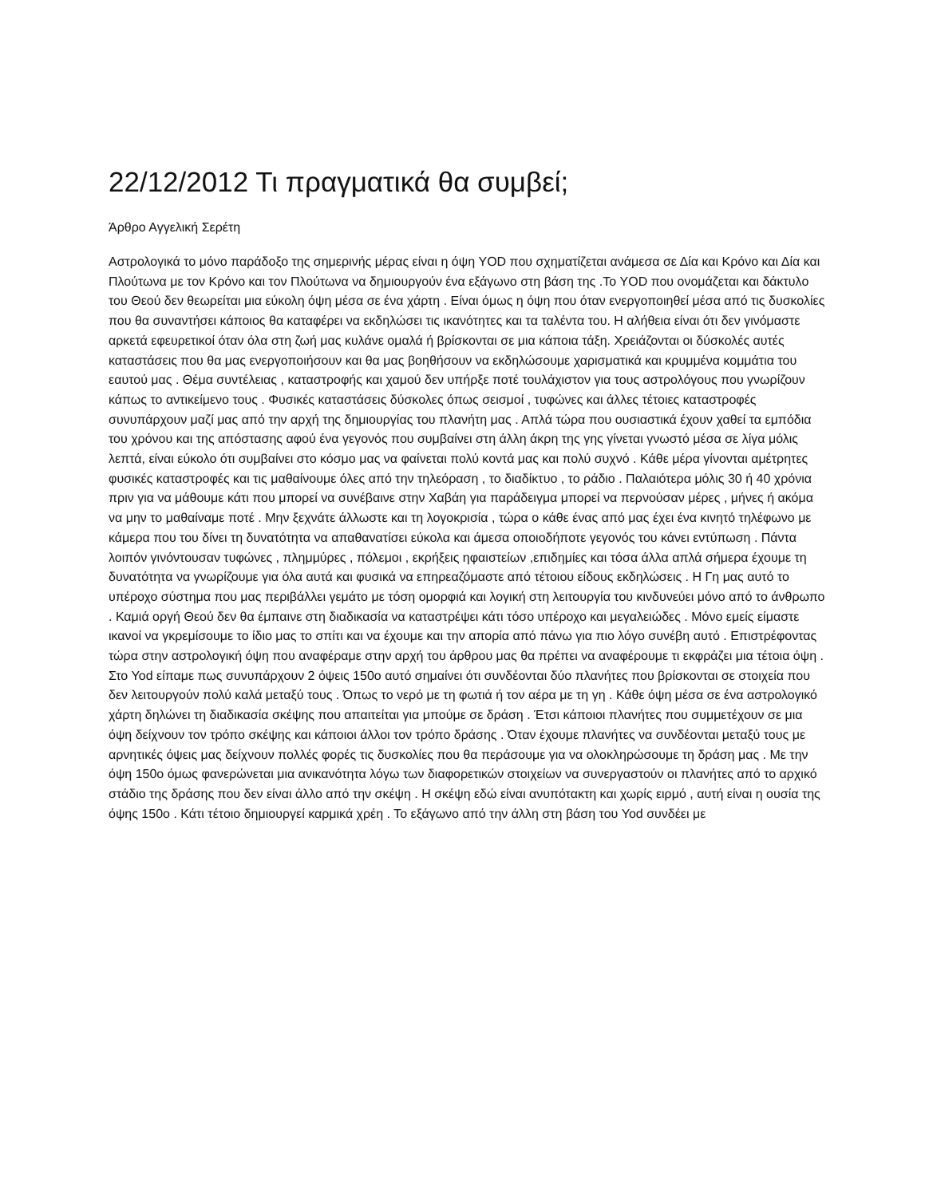22/12/2012 Τι πραγματικά θα συμβεί;
Άρθρο Αγγελική Σερέτη
Αστρολογικά το μόνο παράδοξο της σημερινής μέρας είναι η όψη YOD που σχηματίζεται ανάμεσα σε Δία και Κρόνο και Δία και Πλούτωνα με τον Κρόνο και τον Πλούτωνα να δημιουργούν ένα εξάγωνο στη βάση της .Το YOD που ονομάζεται και δάκτυλο του Θεού δεν θεωρείται μια εύκολη όψη μέσα σε ένα χάρτη . Είναι όμως η όψη που όταν ενεργοποιηθεί μέσα από τις δυσκολίες που θα συναντήσει κάποιος θα καταφέρει να εκδηλώσει τις ικανότητες και τα ταλέντα του. Η αλήθεια είναι ότι δεν γινόμαστε αρκετά εφευρετικοί όταν όλα στη ζωή μας κυλάνε ομαλά ή βρίσκονται σε μια κάποια τάξη. Χρειάζονται οι δύσκολές αυτές καταστάσεις που θα μας ενεργοποιήσουν και θα μας βοηθήσουν να εκδηλώσουμε χαρισματικά και κρυμμένα κομμάτια του εαυτού μας . Θέμα συντέλειας , καταστροφής και χαμού δεν υπήρξε ποτέ τουλάχιστον για τους αστρολόγους που γνωρίζουν κάπως το αντικείμενο τους . Φυσικές καταστάσεις δύσκολες όπως σεισμοί , τυφώνες και άλλες τέτοιες καταστροφές συνυπάρχουν μαζί μας από την αρχή της δημιουργίας του πλανήτη μας . Απλά τώρα που ουσιαστικά έχουν χαθεί τα εμπόδια του χρόνου και της απόστασης αφού ένα γεγονός που συμβαίνει στη άλλη άκρη της γης γίνεται γνωστό μέσα σε λίγα μόλις λεπτά, είναι εύκολο ότι συμβαίνει στο κόσμο μας να φαίνεται πολύ κοντά μας και πολύ συχνό . Κάθε μέρα γίνονται αμέτρητες φυσικές καταστροφές και τις μαθαίνουμε όλες από την τηλεόραση , το διαδίκτυο , το ράδιο . Παλαιότερα μόλις 30 ή 40 χρόνια πριν για να μάθουμε κάτι που μπορεί να συνέβαινε στην Χαβάη για παράδειγμα μπορεί να περνούσαν μέρες , μήνες ή ακόμα να μην το μαθαίναμε ποτέ . Μην ξεχνάτε άλλωστε και τη λογοκρισία , τώρα ο κάθε ένας από μας έχει ένα κινητό τηλέφωνο με κάμερα που του δίνει τη δυνατότητα να απαθανατίσει εύκολα και άμεσα οποιοδήποτε γεγονός του κάνει εντύπωση . Πάντα λοιπόν γινόντουσαν τυφώνες , πλημμύρες , πόλεμοι , εκρήξεις ηφαιστείων ,επιδημίες και τόσα άλλα απλά σήμερα έχουμε τη δυνατότητα να γνωρίζουμε για όλα αυτά και φυσικά να επηρεαζόμαστε από τέτοιου είδους εκδηλώσεις . Η Γη μας αυτό το υπέροχο σύστημα που μας περιβάλλει γεμάτο με τόση ομορφιά και λογική στη λειτουργία του κινδυνεύει μόνο από το άνθρωπο . Καμιά οργή Θεού δεν θα έμπαινε στη διαδικασία να καταστρέψει κάτι τόσο υπέροχο και μεγαλειώδες . Μόνο εμείς είμαστε ικανοί να γκρεμίσουμε το ίδιο μας το σπίτι και να έχουμε και την απορία από πάνω για πιο λόγο συνέβη αυτό . Επιστρέφοντας τώρα στην αστρολογική όψη που αναφέραμε στην αρχή του άρθρου μας θα πρέπει να αναφέρουμε τι εκφράζει μια τέτοια όψη . Στο Yod είπαμε πως συνυπάρχουν 2 όψεις 150ο αυτό σημαίνει ότι συνδέονται δύο πλανήτες που βρίσκονται σε στοιχεία που δεν λειτουργούν πολύ καλά μεταξύ τους . Όπως το νερό με τη φωτιά ή τον αέρα με τη γη . Κάθε όψη μέσα σε ένα αστρολογικό χάρτη δηλώνει τη διαδικασία σκέψης που απαιτείται για μπούμε σε δράση . Έτσι κάποιοι πλανήτες που συμμετέχουν σε μια όψη δείχνουν τον τρόπο σκέψης και κάποιοι άλλοι τον τρόπο δράσης . Όταν έχουμε πλανήτες να συνδέονται μεταξύ τους με αρνητικές όψεις μας δείχνουν πολλές φορές τις δυσκολίες που θα περάσουμε για να ολοκληρώσουμε τη δράση μας . Με την όψη 150ο όμως φανερώνεται μια ανικανότητα λόγω των διαφορετικών στοιχείων να συνεργαστούν οι πλανήτες από το αρχικό στάδιο της δράσης που δεν είναι άλλο από την σκέψη . Η σκέψη εδώ είναι ανυπότακτη και χωρίς ειρμό , αυτή είναι η ουσία της όψης 150ο . Κάτι τέτοιο δημιουργεί καρμικά χρέη . Το εξάγωνο από την άλλη στη βάση του Yod συνδέει με